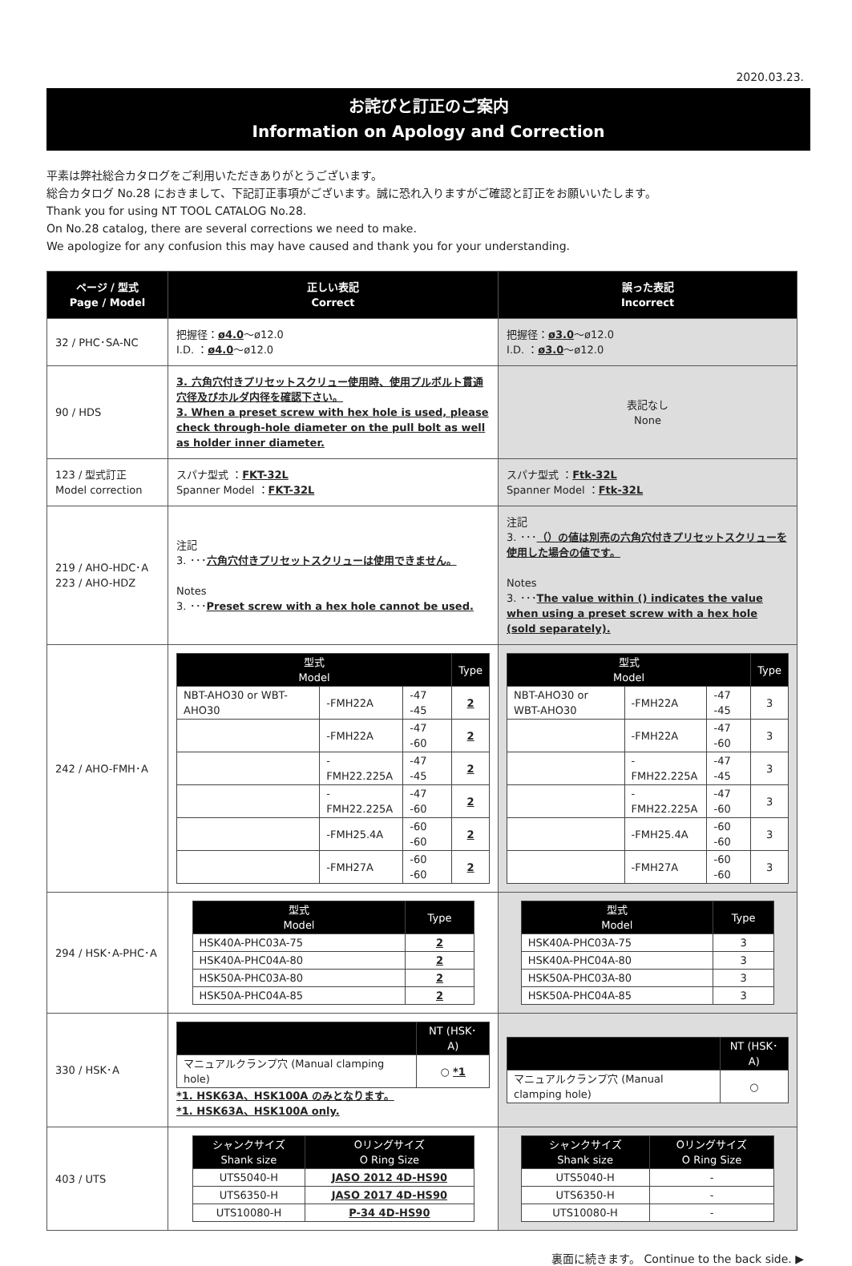2020.03.23.
お詫びと訂正のご案内
Information on Apology and Correction
平素は弊社総合カタログをご利用いただきありがとうございます。
総合カタログ No.28 におきまして、下記訂正事項がございます。誠に恐れ入りますがご確認と訂正をお願いいたします。
Thank you for using NT TOOL CATALOG No.28.
On No.28 catalog, there are several corrections we need to make.
We apologize for any confusion this may have caused and thank you for your understanding.
| ページ / 型式 Page / Model | 正しい表記 Correct | 誤った表記 Incorrect |
| --- | --- | --- |
| 32 / PHC･SA-NC | 把握径： ø4.0 ～ø12.0 I.D. ： ø4.0 ～ø12.0 | 把握径： ø3.0 ～ø12.0 I.D. ： ø3.0 ～ø12.0 |
| 90 / HDS | 3. 六角穴付きプリセットスクリュー使用時、使用プルボルト貫通穴径及びホルダ内径を確認下さい。 3. When a preset screw with hex hole is used, please check through-hole diameter on the pull bolt as well as holder inner diameter. | 表記なし None |
| 123 / 型式訂正 Model correction | スパナ型式 ： FKT-32L Spanner Model ： FKT-32L | スパナ型式 ： Ftk-32L Spanner Model ： Ftk-32L |
| 219 / AHO-HDC･A 223 / AHO-HDZ | 注記 3. ･･･ 六角穴付きプリセットスクリューは使用できません。 Notes 3. ･･･ Preset screw with a hex hole cannot be used. | 注記 3. ･･･ （）の値は別売の六角穴付きプリセットスクリューを使用した場合の値です。 Notes 3. ･･･ The value within () indicates the value when using a preset screw with a hex hole (sold separately). |
| 242 / AHO-FMH･A | / 型式 Model / / / Type / / --- / --- / --- / --- / / NBT-AHO30 or WBT-AHO30 / -FMH22A / -47 -45 / 2 / / / -FMH22A / -47 -60 / 2 / / / -FMH22.225A / -47 -45 / 2 / / / -FMH22.225A / -47 -60 / 2 / / / -FMH25.4A / -60 -60 / 2 / / / -FMH27A / -60 -60 / 2 / | / 型式 Model / / / Type / / --- / --- / --- / --- / / NBT-AHO30 or WBT-AHO30 / -FMH22A / -47 -45 / 3 / / / -FMH22A / -47 -60 / 3 / / / -FMH22.225A / -47 -45 / 3 / / / -FMH22.225A / -47 -60 / 3 / / / -FMH25.4A / -60 -60 / 3 / / / -FMH27A / -60 -60 / 3 / |
| 294 / HSK･A-PHC･A | / 型式 Model / Type / / --- / --- / / HSK40A-PHC03A-75 / 2 / / HSK40A-PHC04A-80 / 2 / / HSK50A-PHC03A-80 / 2 / / HSK50A-PHC04A-85 / 2 / | / 型式 Model / Type / / --- / --- / / HSK40A-PHC03A-75 / 3 / / HSK40A-PHC04A-80 / 3 / / HSK50A-PHC03A-80 / 3 / / HSK50A-PHC04A-85 / 3 / |
| 330 / HSK･A | / / NT (HSK･A) / / --- / --- / / マニュアルクランプ穴 (Manual clamping hole) / ○ *1 / *1. HSK63A、HSK100A のみとなります。 *1. HSK63A、HSK100A only. | / / NT (HSK･A) / / --- / --- / / マニュアルクランプ穴 (Manual clamping hole) / ○ / |
| 403 / UTS | / シャンクサイズ Shank size / Oリングサイズ O Ring Size / / --- / --- / / UTS5040-H / JASO 2012 4D-HS90 / / UTS6350-H / JASO 2017 4D-HS90 / / UTS10080-H / P-34 4D-HS90 / | / シャンクサイズ Shank size / Oリングサイズ O Ring Size / / --- / --- / / UTS5040-H / - / / UTS6350-H / - / / UTS10080-H / - / |
裏面に続きます。 Continue to the back side. ▶